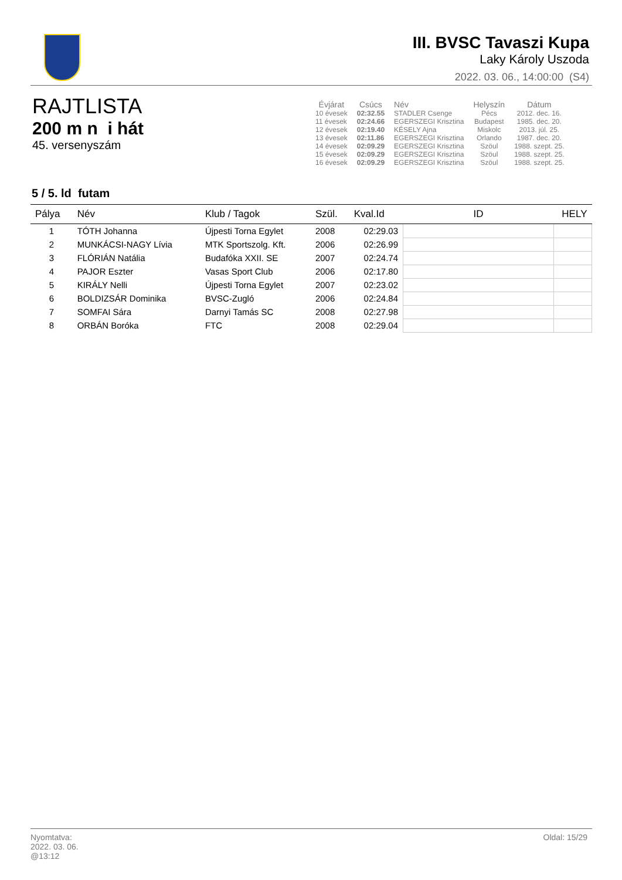III. BVSC Tavaszi Kupa
Laky Károly Uszoda
2022. 03. 06., 14:00:00 (S4)
RAJTLISTA
200 m n i hát
45. versenyszám
| Évjárat | Csúcs | Név | Helyszín | Dátum |
| --- | --- | --- | --- | --- |
| 10 évesek | 02:32.55 | STADLER Csenge | Pécs | 2012. dec. 16. |
| 11 évesek | 02:24.66 | EGERSZEGI Krisztina | Budapest | 1985. dec. 20. |
| 12 évesek | 02:19.40 | KÉSELY Ajna | Miskolc | 2013. júl. 25. |
| 13 évesek | 02:11.86 | EGERSZEGI Krisztina | Orlando | 1987. dec. 20. |
| 14 évesek | 02:09.29 | EGERSZEGI Krisztina | Szöul | 1988. szept. 25. |
| 15 évesek | 02:09.29 | EGERSZEGI Krisztina | Szöul | 1988. szept. 25. |
| 16 évesek | 02:09.29 | EGERSZEGI Krisztina | Szöul | 1988. szept. 25. |
5 / 5. ld futam
| Pálya | Név | Klub / Tagok | Szül. | Kval.Id | ID | HELY |
| --- | --- | --- | --- | --- | --- | --- |
| 1 | TÓTH Johanna | Újpesti Torna Egylet | 2008 | 02:29.03 | | |
| 2 | MUNKÁCSI-NAGY Lívia | MTK Sportszolg. Kft. | 2006 | 02:26.99 | | |
| 3 | FLÓRIÁN Natália | Budafóka XXII. SE | 2007 | 02:24.74 | | |
| 4 | PAJOR Eszter | Vasas Sport Club | 2006 | 02:17.80 | | |
| 5 | KIRÁLY Nelli | Újpesti Torna Egylet | 2007 | 02:23.02 | | |
| 6 | BOLDIZSÁR Dominika | BVSC-Zugló | 2006 | 02:24.84 | | |
| 7 | SOMFAI Sára | Darnyi Tamás SC | 2008 | 02:27.98 | | |
| 8 | ORBÁN Boróka | FTC | 2008 | 02:29.04 | | |
Oldal: 15/29 Nyomtatva:
2022. 03. 06.
@13:12